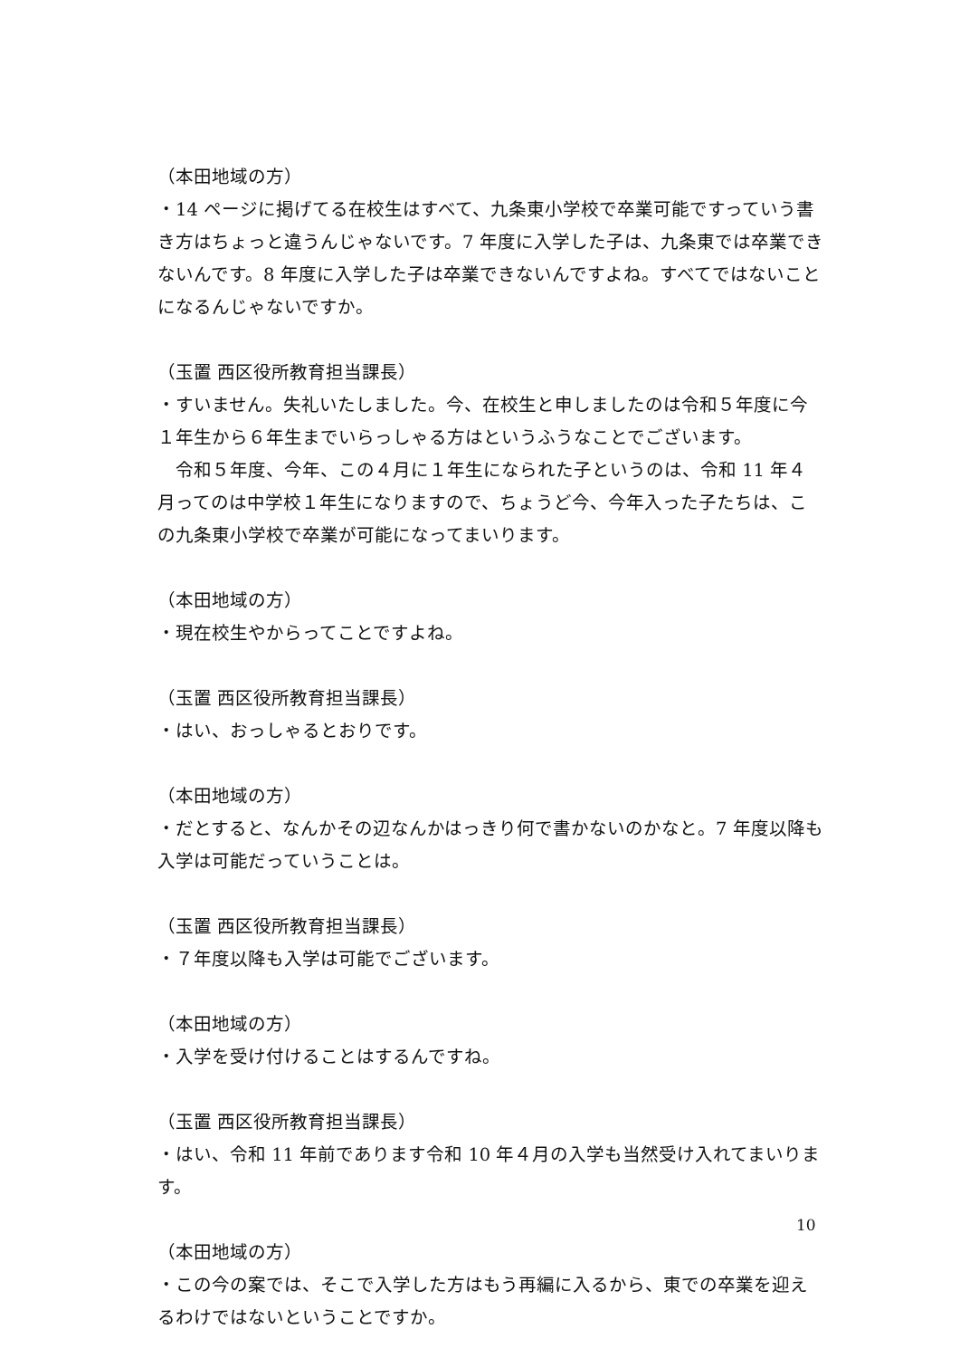（本田地域の方）
・14 ページに掲げてる在校生はすべて、九条東小学校で卒業可能ですっていう書き方はちょっと違うんじゃないです。7 年度に入学した子は、九条東では卒業できないんです。8 年度に入学した子は卒業できないんですよね。すべてではないことになるんじゃないですか。
（玉置 西区役所教育担当課長）
・すいません。失礼いたしました。今、在校生と申しましたのは令和５年度に今１年生から６年生までいらっしゃる方はというふうなことでございます。
　令和５年度、今年、この４月に１年生になられた子というのは、令和 11 年４月ってのは中学校１年生になりますので、ちょうど今、今年入った子たちは、この九条東小学校で卒業が可能になってまいります。
（本田地域の方）
・現在校生やからってことですよね。
（玉置 西区役所教育担当課長）
・はい、おっしゃるとおりです。
（本田地域の方）
・だとすると、なんかその辺なんかはっきり何で書かないのかなと。7 年度以降も入学は可能だっていうことは。
（玉置 西区役所教育担当課長）
・７年度以降も入学は可能でございます。
（本田地域の方）
・入学を受け付けることはするんですね。
（玉置 西区役所教育担当課長）
・はい、令和 11 年前であります令和 10 年４月の入学も当然受け入れてまいります。
（本田地域の方）
・この今の案では、そこで入学した方はもう再編に入るから、東での卒業を迎えるわけではないということですか。
10